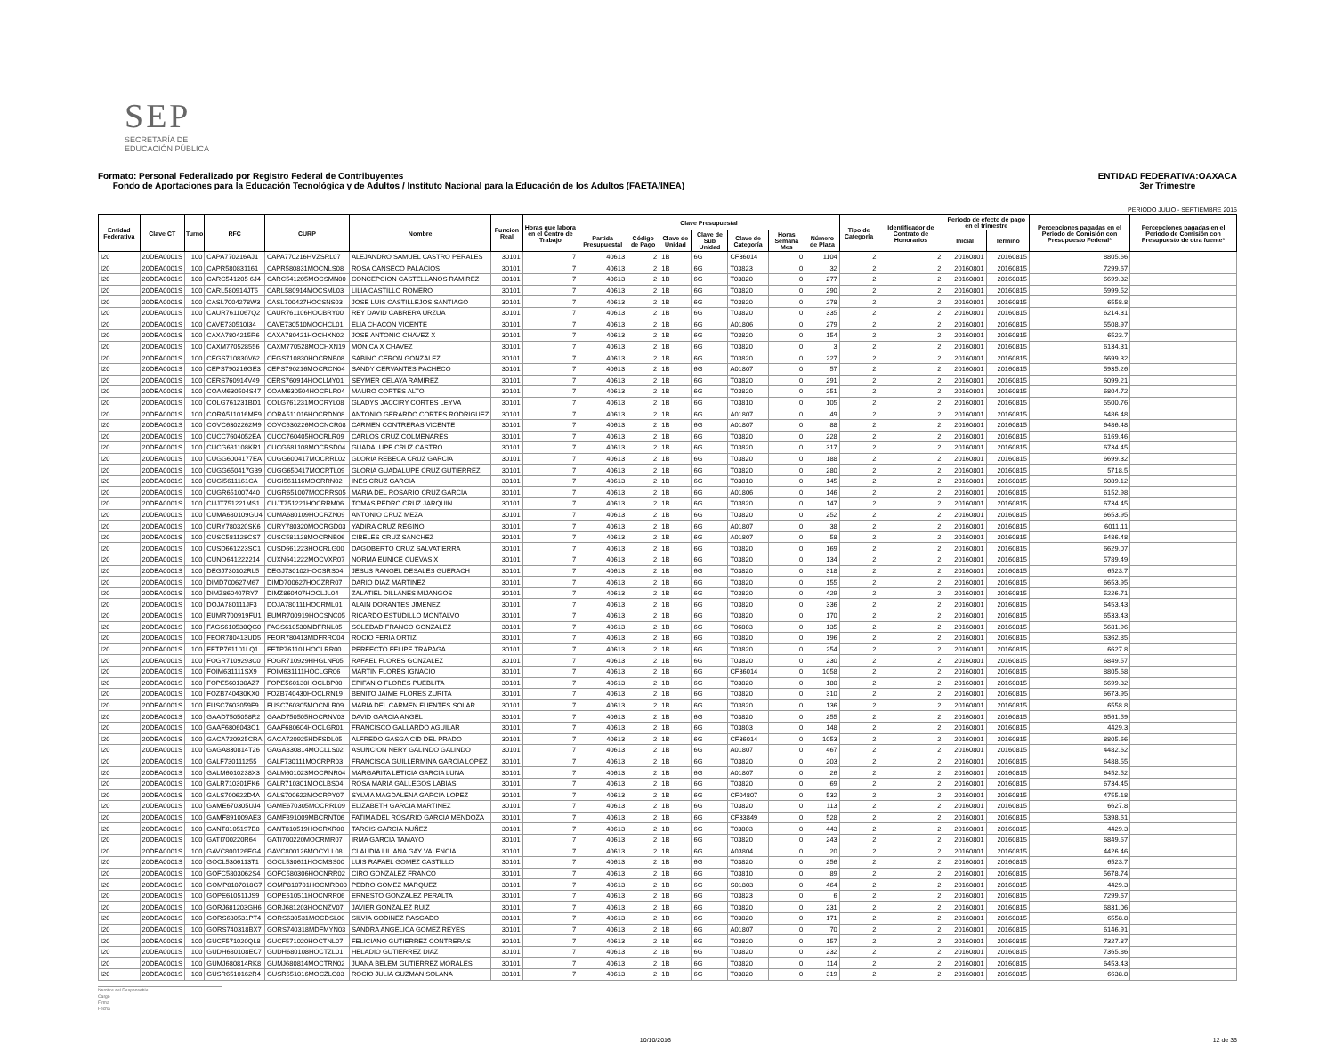SEP
SECRETARÍA DE
EDUCACIÓN PÚBLICA
Formato: Personal Federalizado por Registro Federal de Contribuyentes
Fondo de Aportaciones para la Educación Tecnológica y de Adultos / Instituto Nacional para la Educación de los Adultos (FAETA/INEA)
ENTIDAD FEDERATIVA:OAXACA
3er Trimestre
PERIODO JULIO - SEPTIEMBRE 2016
| Entidad Federativa | Clave CT | Turno | RFC | CURP | Nombre | Funcion Real | Horas que labora en el Centro de Trabajo | Clave Presupuestal | | | | | | | Tipo de Categoría | Identificador de Contrato de Honorarios | Periodo de efecto de pago en el trimestre | | Percepciones pagadas en el Periodo de Comisión con Presupuesto Federal* | Percepciones pagadas en el Periodo de Comisión con Presupuesto de otra fuente* |
| --- | --- | --- | --- | --- | --- | --- | --- | --- | --- | --- | --- | --- | --- | --- | --- | --- | --- | --- | --- | --- |
| | | | | | | | | Partida Presupuestal | Código de Pago | Clave de Unidad | Clave de Sub Unidad | Clave de Categoría | Horas Semana Mes | Número de Plaza | | | Inicial | Termino | | |
| I20 | 20DEA0001S | 100 | CAPA770216AJ1 | CAPA770216HVZSRL07 | ALEJANDRO SAMUEL CASTRO PERALES | 30101 | 7 | 40613 | 2 | 1B | 6G | CF36014 | 0 | 1104 | 2 | 2 | 20160801 | 20160815 | 8805.66 | |
| I20 | 20DEA0001S | 100 | CAPR580831161 | CAPR580831MOCNLS08 | ROSA CANSECO PALACIOS | 30101 | 7 | 40613 | 2 | 1B | 6G | T03823 | 0 | 32 | 2 | 2 | 20160801 | 20160815 | 7299.67 | |
| I20 | 20DEA0001S | 100 | CARC541205 6J4 | CARC541205MOCSMN00 | CONCEPCION CASTELLANOS RAMIREZ | 30101 | 7 | 40613 | 2 | 1B | 6G | T03820 | 0 | 277 | 2 | 2 | 20160801 | 20160815 | 6699.32 | |
| I20 | 20DEA0001S | 100 | CARL580914JT5 | CARL580914MOCSML03 | LILIA CASTILLO ROMERO | 30101 | 7 | 40613 | 2 | 1B | 6G | T03820 | 0 | 290 | 2 | 2 | 20160801 | 20160815 | 5999.52 | |
| I20 | 20DEA0001S | 100 | CASL7004278W3 | CASL700427HOCSNS03 | JOSE LUIS CASTILLEJOS SANTIAGO | 30101 | 7 | 40613 | 2 | 1B | 6G | T03820 | 0 | 278 | 2 | 2 | 20160801 | 20160815 | 6558.8 | |
| I20 | 20DEA0001S | 100 | CAUR7611067Q2 | CAUR761106HOCBRY00 | REY DAVID CABRERA URZUA | 30101 | 7 | 40613 | 2 | 1B | 6G | T03820 | 0 | 335 | 2 | 2 | 20160801 | 20160815 | 6214.31 | |
| I20 | 20DEA0001S | 100 | CAVE730510I34 | CAVE730510MOCHCL01 | ELIA CHACON VICENTE | 30101 | 7 | 40613 | 2 | 1B | 6G | A01806 | 0 | 279 | 2 | 2 | 20160801 | 20160815 | 5508.97 | |
| I20 | 20DEA0001S | 100 | CAXA7804215R6 | CAXA780421HOCHXN02 | JOSE ANTONIO CHAVEZ X | 30101 | 7 | 40613 | 2 | 1B | 6G | T03820 | 0 | 154 | 2 | 2 | 20160801 | 20160815 | 6523.7 | |
| I20 | 20DEA0001S | 100 | CAXM770528556 | CAXM770528MOCHXN19 | MONICA X CHAVEZ | 30101 | 7 | 40613 | 2 | 1B | 6G | T03820 | 0 | 3 | 2 | 2 | 20160801 | 20160815 | 6134.31 | |
| I20 | 20DEA0001S | 100 | CEGS710830V62 | CEGS710830HOCRNB08 | SABINO CERON GONZALEZ | 30101 | 7 | 40613 | 2 | 1B | 6G | T03820 | 0 | 227 | 2 | 2 | 20160801 | 20160815 | 6699.32 | |
| I20 | 20DEA0001S | 100 | CEPS790216GE3 | CEPS790216MOCRCN04 | SANDY CERVANTES PACHECO | 30101 | 7 | 40613 | 2 | 1B | 6G | A01807 | 0 | 57 | 2 | 2 | 20160801 | 20160815 | 5935.26 | |
| I20 | 20DEA0001S | 100 | CERS760914V49 | CERS760914HOCLMY01 | SEYMER CELAYA RAMIREZ | 30101 | 7 | 40613 | 2 | 1B | 6G | T03820 | 0 | 291 | 2 | 2 | 20160801 | 20160815 | 6099.21 | |
| I20 | 20DEA0001S | 100 | COAM630504S47 | COAM630504HOCRLR04 | MAURO CORTES ALTO | 30101 | 7 | 40613 | 2 | 1B | 6G | T03820 | 0 | 251 | 2 | 2 | 20160801 | 20160815 | 6804.72 | |
| I20 | 20DEA0001S | 100 | COLG761231BD1 | COLG761231MOCRYL08 | GLADYS JACCIRY CORTES LEYVA | 30101 | 7 | 40613 | 2 | 1B | 6G | T03810 | 0 | 105 | 2 | 2 | 20160801 | 20160815 | 5500.76 | |
| I20 | 20DEA0001S | 100 | CORA511016ME9 | CORA511016HOCRDN08 | ANTONIO GERARDO CORTES RODRIGUEZ | 30101 | 7 | 40613 | 2 | 1B | 6G | A01807 | 0 | 49 | 2 | 2 | 20160801 | 20160815 | 6486.48 | |
| I20 | 20DEA0001S | 100 | COVC6302262M9 | COVC630226MOCNCR08 | CARMEN CONTRERAS VICENTE | 30101 | 7 | 40613 | 2 | 1B | 6G | A01807 | 0 | 88 | 2 | 2 | 20160801 | 20160815 | 6486.48 | |
| I20 | 20DEA0001S | 100 | CUCC7604052EA | CUCC760405HOCRLR09 | CARLOS CRUZ COLMENARES | 30101 | 7 | 40613 | 2 | 1B | 6G | T03820 | 0 | 228 | 2 | 2 | 20160801 | 20160815 | 6169.46 | |
| I20 | 20DEA0001S | 100 | CUCG681108KR1 | CUCG681108MOCRSD04 | GUADALUPE CRUZ CASTRO | 30101 | 7 | 40613 | 2 | 1B | 6G | T03820 | 0 | 317 | 2 | 2 | 20160801 | 20160815 | 6734.45 | |
| I20 | 20DEA0001S | 100 | CUGG6004177EA | CUGG600417MOCRRL02 | GLORIA REBECA CRUZ GARCIA | 30101 | 7 | 40613 | 2 | 1B | 6G | T03820 | 0 | 188 | 2 | 2 | 20160801 | 20160815 | 6699.32 | |
| I20 | 20DEA0001S | 100 | CUGG650417G39 | CUGG650417MOCRTL09 | GLORIA GUADALUPE CRUZ GUTIERREZ | 30101 | 7 | 40613 | 2 | 1B | 6G | T03820 | 0 | 280 | 2 | 2 | 20160801 | 20160815 | 5718.5 | |
| I20 | 20DEA0001S | 100 | CUGI5611161CA | CUGI561116MOCRRN02 | INES CRUZ GARCIA | 30101 | 7 | 40613 | 2 | 1B | 6G | T03810 | 0 | 145 | 2 | 2 | 20160801 | 20160815 | 6089.12 | |
| I20 | 20DEA0001S | 100 | CUGR651007440 | CUGR651007MOCRRS05 | MARIA DEL ROSARIO CRUZ GARCIA | 30101 | 7 | 40613 | 2 | 1B | 6G | A01806 | 0 | 146 | 2 | 2 | 20160801 | 20160815 | 6152.98 | |
| I20 | 20DEA0001S | 100 | CUJT751221MS1 | CUJT751221HOCRRM06 | TOMAS PEDRO CRUZ JARQUIN | 30101 | 7 | 40613 | 2 | 1B | 6G | T03820 | 0 | 147 | 2 | 2 | 20160801 | 20160815 | 6734.45 | |
| I20 | 20DEA0001S | 100 | CUMA680109GU4 | CUMA680109HOCRZN09 | ANTONIO CRUZ MEZA | 30101 | 7 | 40613 | 2 | 1B | 6G | T03820 | 0 | 252 | 2 | 2 | 20160801 | 20160815 | 6653.95 | |
| I20 | 20DEA0001S | 100 | CURY780320SK6 | CURY780320MOCRGD03 | YADIRA CRUZ REGINO | 30101 | 7 | 40613 | 2 | 1B | 6G | A01807 | 0 | 38 | 2 | 2 | 20160801 | 20160815 | 6011.11 | |
| I20 | 20DEA0001S | 100 | CUSC581128CS7 | CUSC581128MOCRNB06 | CIBELES CRUZ SANCHEZ | 30101 | 7 | 40613 | 2 | 1B | 6G | A01807 | 0 | 58 | 2 | 2 | 20160801 | 20160815 | 6486.48 | |
| I20 | 20DEA0001S | 100 | CUSD661223SC1 | CUSD661223HOCRLG00 | DAGOBERTO CRUZ SALVATIERRA | 30101 | 7 | 40613 | 2 | 1B | 6G | T03820 | 0 | 169 | 2 | 2 | 20160801 | 20160815 | 6629.07 | |
| I20 | 20DEA0001S | 100 | CUNO641222214 | CUXN641222MOCVXR07 | NORMA EUNICE CUEVAS X | 30101 | 7 | 40613 | 2 | 1B | 6G | T03820 | 0 | 134 | 2 | 2 | 20160801 | 20160815 | 5789.49 | |
| I20 | 20DEA0001S | 100 | DEGJ730102RL5 | DEGJ730102HOCSRS04 | JESUS RANGEL DESALES GUERACH | 30101 | 7 | 40613 | 2 | 1B | 6G | T03820 | 0 | 318 | 2 | 2 | 20160801 | 20160815 | 6523.7 | |
| I20 | 20DEA0001S | 100 | DIMD700627M67 | DIMD700627HOCZRR07 | DARIO DIAZ MARTINEZ | 30101 | 7 | 40613 | 2 | 1B | 6G | T03820 | 0 | 155 | 2 | 2 | 20160801 | 20160815 | 6653.95 | |
| I20 | 20DEA0001S | 100 | DIMZ860407RY7 | DIMZ860407HOCLJL04 | ZALATIEL DILLANES MIJANGOS | 30101 | 7 | 40613 | 2 | 1B | 6G | T03820 | 0 | 429 | 2 | 2 | 20160801 | 20160815 | 5226.71 | |
| I20 | 20DEA0001S | 100 | DOJA780111JF3 | DOJA780111HOCRML01 | ALAIN DORANTES JIMENEZ | 30101 | 7 | 40613 | 2 | 1B | 6G | T03820 | 0 | 336 | 2 | 2 | 20160801 | 20160815 | 6453.43 | |
| I20 | 20DEA0001S | 100 | EUMR700919FU1 | EUMR700919HOCSNC05 | RICARDO ESTUDILLO MONTALVO | 30101 | 7 | 40613 | 2 | 1B | 6G | T03820 | 0 | 170 | 2 | 2 | 20160801 | 20160815 | 6533.43 | |
| I20 | 20DEA0001S | 100 | FAGS610530QG0 | FAGS610530MDFRNL05 | SOLEDAD FRANCO GONZALEZ | 30101 | 7 | 40613 | 2 | 1B | 6G | T06803 | 0 | 135 | 2 | 2 | 20160801 | 20160815 | 5681.96 | |
| I20 | 20DEA0001S | 100 | FEOR780413UD5 | FEOR780413MDFRRC04 | ROCIO FERIA ORTIZ | 30101 | 7 | 40613 | 2 | 1B | 6G | T03820 | 0 | 196 | 2 | 2 | 20160801 | 20160815 | 6362.85 | |
| I20 | 20DEA0001S | 100 | FETP761101LQ1 | FETP761101HOCLRR00 | PERFECTO FELIPE TRAPAGA | 30101 | 7 | 40613 | 2 | 1B | 6G | T03820 | 0 | 254 | 2 | 2 | 20160801 | 20160815 | 6627.8 | |
| I20 | 20DEA0001S | 100 | FOGR7109293C0 | FOGR710929HHGLNF05 | RAFAEL FLORES GONZALEZ | 30101 | 7 | 40613 | 2 | 1B | 6G | T03820 | 0 | 230 | 2 | 2 | 20160801 | 20160815 | 6849.57 | |
| I20 | 20DEA0001S | 100 | FOIM631111SX9 | FOIM631111HOCLGR06 | MARTIN FLORES IGNACIO | 30101 | 7 | 40613 | 2 | 1B | 6G | CF36014 | 0 | 1058 | 2 | 2 | 20160801 | 20160815 | 8805.68 | |
| I20 | 20DEA0001S | 100 | FOPE560130AZ7 | FOPE560130HOCLBP00 | EPIFANIO FLORES PUEBLITA | 30101 | 7 | 40613 | 2 | 1B | 6G | T03820 | 0 | 180 | 2 | 2 | 20160801 | 20160815 | 6699.32 | |
| I20 | 20DEA0001S | 100 | FOZB740430KX0 | FOZB740430HOCLRN19 | BENITO JAIME FLORES ZURITA | 30101 | 7 | 40613 | 2 | 1B | 6G | T03820 | 0 | 310 | 2 | 2 | 20160801 | 20160815 | 6673.95 | |
| I20 | 20DEA0001S | 100 | FUSC7603059F9 | FUSC760305MOCNLR09 | MARIA DEL CARMEN FUENTES SOLAR | 30101 | 7 | 40613 | 2 | 1B | 6G | T03820 | 0 | 136 | 2 | 2 | 20160801 | 20160815 | 6558.8 | |
| I20 | 20DEA0001S | 100 | GAAD7505058R2 | GAAD750505HOCRNV03 | DAVID GARCIA ANGEL | 30101 | 7 | 40613 | 2 | 1B | 6G | T03820 | 0 | 255 | 2 | 2 | 20160801 | 20160815 | 6561.59 | |
| I20 | 20DEA0001S | 100 | GAAF6806043C1 | GAAF680604HOCLGR01 | FRANCISCO GALLARDO AGUILAR | 30101 | 7 | 40613 | 2 | 1B | 6G | T03803 | 0 | 148 | 2 | 2 | 20160801 | 20160815 | 4429.3 | |
| I20 | 20DEA0001S | 100 | GACA720925CRA | GACA720925HDFSDL05 | ALFREDO GASGA CID DEL PRADO | 30101 | 7 | 40613 | 2 | 1B | 6G | CF36014 | 0 | 1053 | 2 | 2 | 20160801 | 20160815 | 8805.66 | |
| I20 | 20DEA0001S | 100 | GAGA830814T26 | GAGA830814MOCLLS02 | ASUNCION NERY GALINDO GALINDO | 30101 | 7 | 40613 | 2 | 1B | 6G | A01807 | 0 | 467 | 2 | 2 | 20160801 | 20160815 | 4482.62 | |
| I20 | 20DEA0001S | 100 | GALF730111255 | GALF730111MOCRPR03 | FRANCISCA GUILLERMINA GARCIA LOPEZ | 30101 | 7 | 40613 | 2 | 1B | 6G | T03820 | 0 | 203 | 2 | 2 | 20160801 | 20160815 | 6488.55 | |
| I20 | 20DEA0001S | 100 | GALM6010238X3 | GALM601023MOCRNR04 | MARGARITA LETICIA GARCIA LUNA | 30101 | 7 | 40613 | 2 | 1B | 6G | A01807 | 0 | 26 | 2 | 2 | 20160801 | 20160815 | 6452.52 | |
| I20 | 20DEA0001S | 100 | GALR710301FK6 | GALR710301MOCLBS04 | ROSA MARIA GALLEGOS LABIAS | 30101 | 7 | 40613 | 2 | 1B | 6G | T03820 | 0 | 69 | 2 | 2 | 20160801 | 20160815 | 6734.45 | |
| I20 | 20DEA0001S | 100 | GALS700622D4A | GALS700622MOCRPY07 | SYLVIA MAGDALENA GARCIA LOPEZ | 30101 | 7 | 40613 | 2 | 1B | 6G | CF04807 | 0 | 532 | 2 | 2 | 20160801 | 20160815 | 4755.18 | |
| I20 | 20DEA0001S | 100 | GAME670305UJ4 | GAME670305MOCRRL09 | ELIZABETH GARCIA MARTINEZ | 30101 | 7 | 40613 | 2 | 1B | 6G | T03820 | 0 | 113 | 2 | 2 | 20160801 | 20160815 | 6627.8 | |
| I20 | 20DEA0001S | 100 | GAMF891009AE3 | GAMF891009MBCRNT06 | FATIMA DEL ROSARIO GARCIA MENDOZA | 30101 | 7 | 40613 | 2 | 1B | 6G | CF33849 | 0 | 528 | 2 | 2 | 20160801 | 20160815 | 5398.61 | |
| I20 | 20DEA0001S | 100 | GANT8105197E8 | GANT810519HOCRXR00 | TARCIS GARCIA NUÑEZ | 30101 | 7 | 40613 | 2 | 1B | 6G | T03803 | 0 | 443 | 2 | 2 | 20160801 | 20160815 | 4429.3 | |
| I20 | 20DEA0001S | 100 | GATI700220R64 | GATI700220MOCRMR07 | IRMA GARCIA TAMAYO | 30101 | 7 | 40613 | 2 | 1B | 6G | T03820 | 0 | 243 | 2 | 2 | 20160801 | 20160815 | 6849.57 | |
| I20 | 20DEA0001S | 100 | GAVC800126EG4 | GAVC800126MOCYLL08 | CLAUDIA LILIANA GAY VALENCIA | 30101 | 7 | 40613 | 2 | 1B | 6G | A03804 | 0 | 20 | 2 | 2 | 20160801 | 20160815 | 4426.46 | |
| I20 | 20DEA0001S | 100 | GOCL5306113T1 | GOCL530611HOCMSS00 | LUIS RAFAEL GOMEZ CASTILLO | 30101 | 7 | 40613 | 2 | 1B | 6G | T03820 | 0 | 256 | 2 | 2 | 20160801 | 20160815 | 6523.7 | |
| I20 | 20DEA0001S | 100 | GOFC5803062S4 | GOFC580306HOCNRR02 | CIRO GONZALEZ FRANCO | 30101 | 7 | 40613 | 2 | 1B | 6G | T03810 | 0 | 89 | 2 | 2 | 20160801 | 20160815 | 5678.74 | |
| I20 | 20DEA0001S | 100 | GOMP8107018G7 | GOMP810701HOCMRD00 | PEDRO GOMEZ MARQUEZ | 30101 | 7 | 40613 | 2 | 1B | 6G | S01803 | 0 | 464 | 2 | 2 | 20160801 | 20160815 | 4429.3 | |
| I20 | 20DEA0001S | 100 | GOPE610511JS9 | GOPE610511HOCNRR06 | ERNESTO GONZALEZ PERALTA | 30101 | 7 | 40613 | 2 | 1B | 6G | T03823 | 0 | 6 | 2 | 2 | 20160801 | 20160815 | 7299.67 | |
| I20 | 20DEA0001S | 100 | GORJ681203GH6 | GORJ681203HOCNZV07 | JAVIER GONZALEZ RUIZ | 30101 | 7 | 40613 | 2 | 1B | 6G | T03820 | 0 | 231 | 2 | 2 | 20160801 | 20160815 | 6831.06 | |
| I20 | 20DEA0001S | 100 | GORS630531PT4 | GORS630531MOCDSL00 | SILVIA GODINEZ RASGADO | 30101 | 7 | 40613 | 2 | 1B | 6G | T03820 | 0 | 171 | 2 | 2 | 20160801 | 20160815 | 6558.8 | |
| I20 | 20DEA0001S | 100 | GORS740318BX7 | GORS740318MDFMYN03 | SANDRA ANGELICA GOMEZ REYES | 30101 | 7 | 40613 | 2 | 1B | 6G | A01807 | 0 | 70 | 2 | 2 | 20160801 | 20160815 | 6146.91 | |
| I20 | 20DEA0001S | 100 | GUCF571020QL8 | GUCF571020HOCTNL07 | FELICIANO GUTIERREZ CONTRERAS | 30101 | 7 | 40613 | 2 | 1B | 6G | T03820 | 0 | 157 | 2 | 2 | 20160801 | 20160815 | 7327.87 | |
| I20 | 20DEA0001S | 100 | GUDH680108EC7 | GUDH680108HOCTZL01 | HELADIO GUTIERREZ DIAZ | 30101 | 7 | 40613 | 2 | 1B | 6G | T03820 | 0 | 232 | 2 | 2 | 20160801 | 20160815 | 7365.86 | |
| I20 | 20DEA0001S | 100 | GUMJ680814RK8 | GUMJ680814MOCTRN02 | JUANA BELEM GUTIERREZ MORALES | 30101 | 7 | 40613 | 2 | 1B | 6G | T03820 | 0 | 114 | 2 | 2 | 20160801 | 20160815 | 6453.43 | |
| I20 | 20DEA0001S | 100 | GUSR6510162R4 | GUSR651016MOCZLC03 | ROCIO JULIA GUZMAN SOLANA | 30101 | 7 | 40613 | 2 | 1B | 6G | T03820 | 0 | 319 | 2 | 2 | 20160801 | 20160815 | 6638.8 | |
Nombre del Responsable
Cargo
Firma
Fecha
10/10/2016 12 de 36